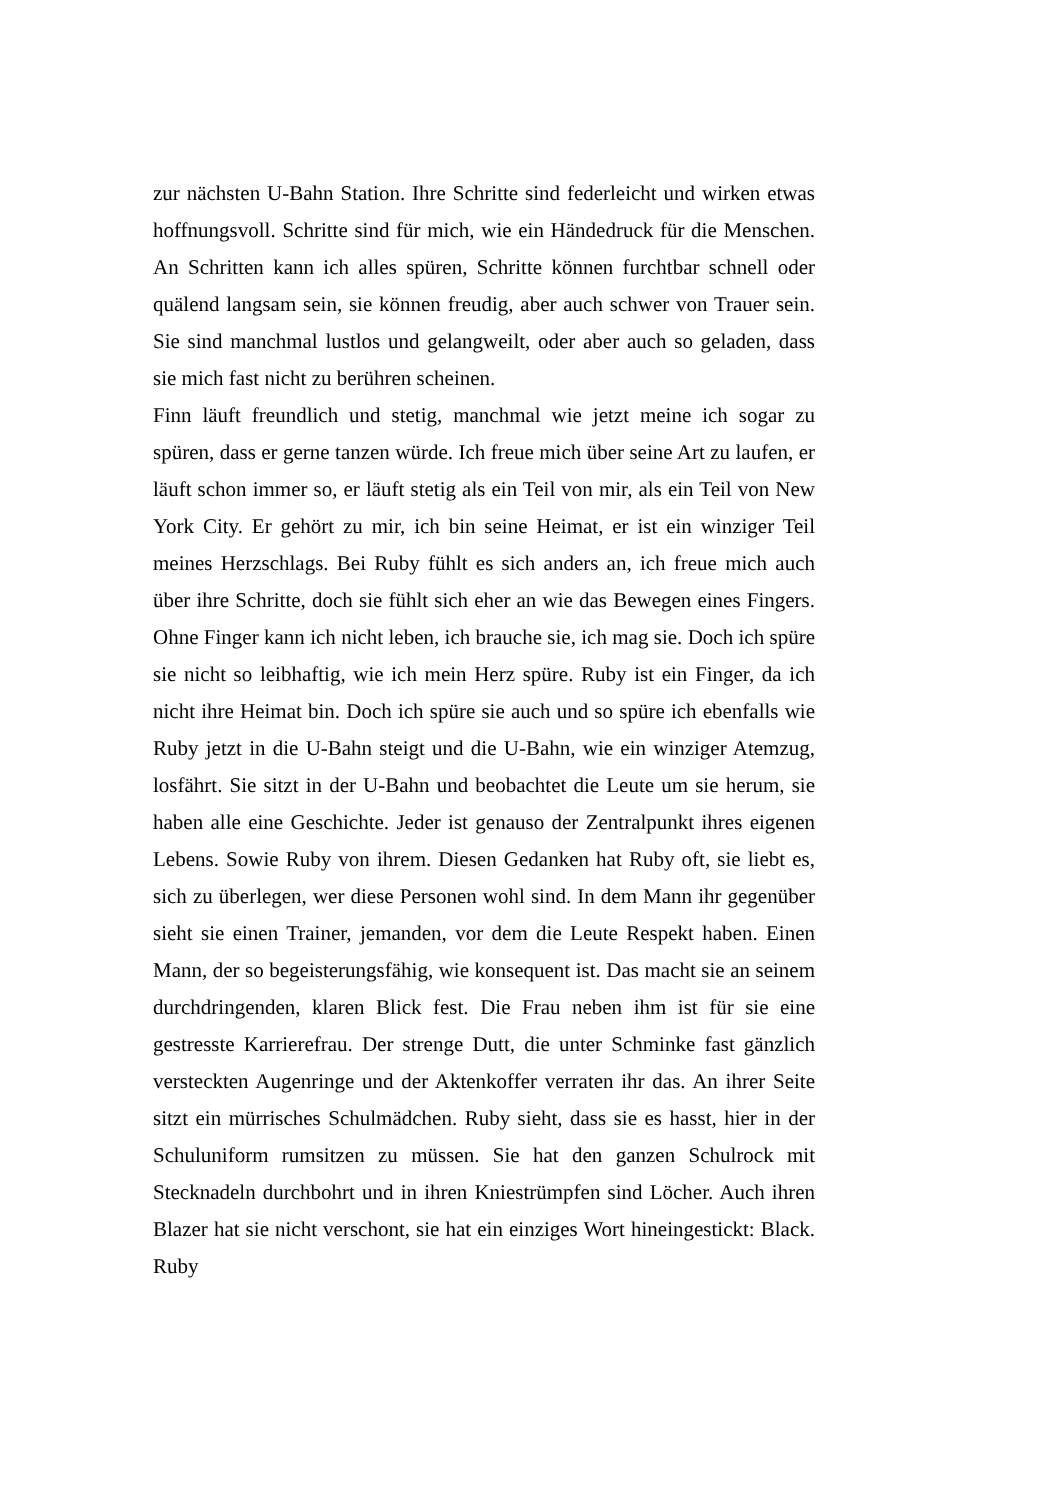zur nächsten U-Bahn Station. Ihre Schritte sind federleicht und wirken etwas hoffnungsvoll. Schritte sind für mich, wie ein Händedruck für die Menschen. An Schritten kann ich alles spüren, Schritte können furchtbar schnell oder quälend langsam sein, sie können freudig, aber auch schwer von Trauer sein. Sie sind manchmal lustlos und gelangweilt, oder aber auch so geladen, dass sie mich fast nicht zu berühren scheinen.
Finn läuft freundlich und stetig, manchmal wie jetzt meine ich sogar zu spüren, dass er gerne tanzen würde. Ich freue mich über seine Art zu laufen, er läuft schon immer so, er läuft stetig als ein Teil von mir, als ein Teil von New York City. Er gehört zu mir, ich bin seine Heimat, er ist ein winziger Teil meines Herzschlags. Bei Ruby fühlt es sich anders an, ich freue mich auch über ihre Schritte, doch sie fühlt sich eher an wie das Bewegen eines Fingers. Ohne Finger kann ich nicht leben, ich brauche sie, ich mag sie. Doch ich spüre sie nicht so leibhaftig, wie ich mein Herz spüre. Ruby ist ein Finger, da ich nicht ihre Heimat bin. Doch ich spüre sie auch und so spüre ich ebenfalls wie Ruby jetzt in die U-Bahn steigt und die U-Bahn, wie ein winziger Atemzug, losfährt. Sie sitzt in der U-Bahn und beobachtet die Leute um sie herum, sie haben alle eine Geschichte. Jeder ist genauso der Zentralpunkt ihres eigenen Lebens. Sowie Ruby von ihrem. Diesen Gedanken hat Ruby oft, sie liebt es, sich zu überlegen, wer diese Personen wohl sind. In dem Mann ihr gegenüber sieht sie einen Trainer, jemanden, vor dem die Leute Respekt haben. Einen Mann, der so begeisterungsfähig, wie konsequent ist. Das macht sie an seinem durchdringenden, klaren Blick fest. Die Frau neben ihm ist für sie eine gestresste Karrierefrau. Der strenge Dutt, die unter Schminke fast gänzlich versteckten Augenringe und der Aktenkoffer verraten ihr das. An ihrer Seite sitzt ein mürrisches Schulmädchen. Ruby sieht, dass sie es hasst, hier in der Schuluniform rumsitzen zu müssen. Sie hat den ganzen Schulrock mit Stecknadeln durchbohrt und in ihren Kniestrümpfen sind Löcher. Auch ihren Blazer hat sie nicht verschont, sie hat ein einziges Wort hineingestickt: Black. Ruby